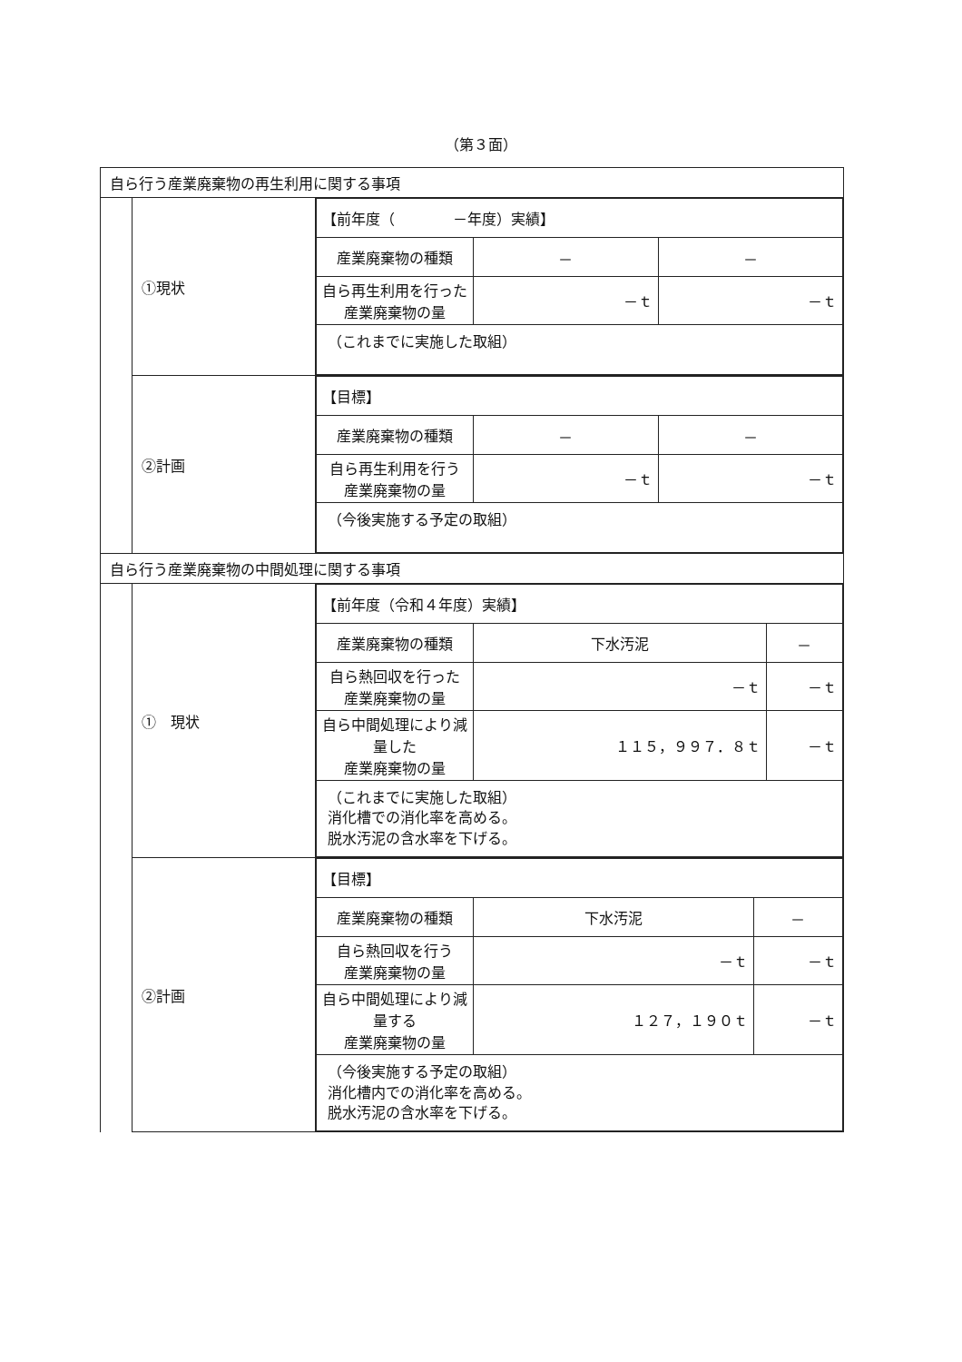（第３面）
| 自ら行う産業廃棄物の再生利用に関する事項 | | |
| | ①現状 | / 【前年度（ －年度）実績】 / / / / 産業廃棄物の種類 / － / － / / 自ら再生利用を行った 産業廃棄物の量 / －ｔ / －ｔ / / （これまでに実施した取組） / / / |
| | ②計画 | / 【目標】 / / / / 産業廃棄物の種類 / － / － / / 自ら再生利用を行う 産業廃棄物の量 / －ｔ / －ｔ / / （今後実施する予定の取組） / / / |
| 自ら行う産業廃棄物の中間処理に関する事項 | | |
| | ① 現状 | / 【前年度（令和４年度）実績】 / / / / 産業廃棄物の種類 / 下水汚泥 / － / / 自ら熱回収を行った 産業廃棄物の量 / －ｔ / －ｔ / / 自ら中間処理により減量した 産業廃棄物の量 / １１５，９９７．８ｔ / －ｔ / / （これまでに実施した取組） 消化槽での消化率を高める。 脱水汚泥の含水率を下げる。 / / / |
| | ②計画 | / 【目標】 / / / / 産業廃棄物の種類 / 下水汚泥 / － / / 自ら熱回収を行う 産業廃棄物の量 / －ｔ / －ｔ / / 自ら中間処理により減量する 産業廃棄物の量 / １２７，１９０ｔ / －ｔ / / （今後実施する予定の取組） 消化槽内での消化率を高める。 脱水汚泥の含水率を下げる。 / / / |